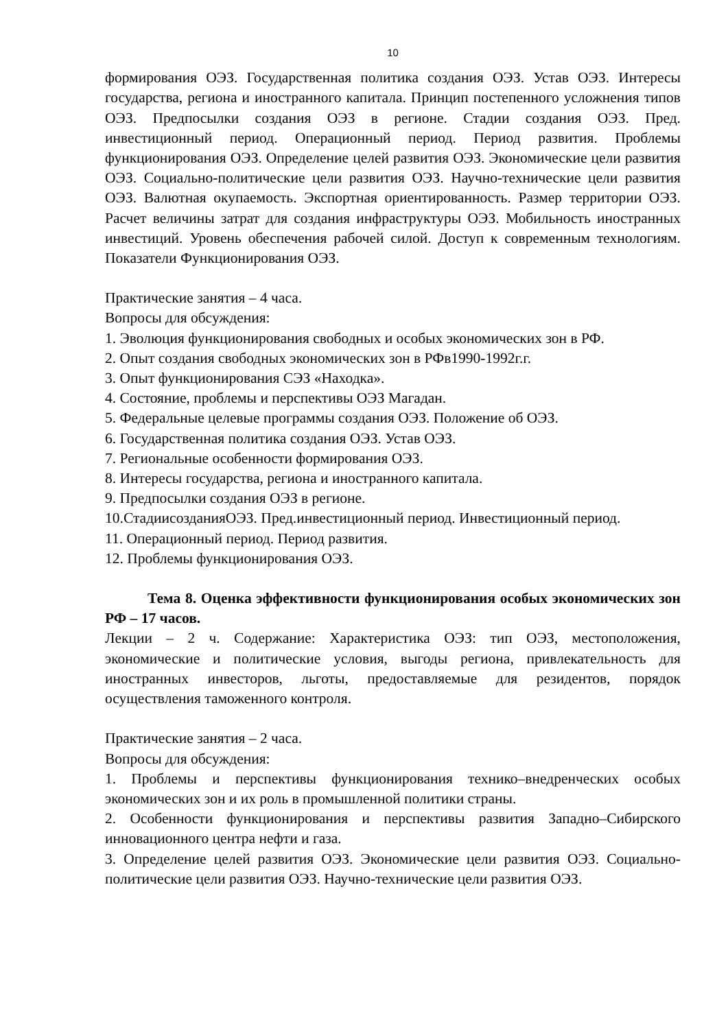10
формирования ОЭЗ. Государственная политика создания ОЭЗ. Устав ОЭЗ. Интересы государства, региона и иностранного капитала. Принцип постепенного усложнения типов ОЭЗ. Предпосылки создания ОЭЗ в регионе. Стадии создания ОЭЗ. Пред. инвестиционный период. Операционный период. Период развития. Проблемы функционирования ОЭЗ. Определение целей развития ОЭЗ. Экономические цели развития ОЭЗ. Социально-политические цели развития ОЭЗ. Научно-технические цели развития ОЭЗ. Валютная окупаемость. Экспортная ориентированность. Размер территории ОЭЗ. Расчет величины затрат для создания инфраструктуры ОЭЗ. Мобильность иностранных инвестиций. Уровень обеспечения рабочей силой. Доступ к современным технологиям. Показатели Функционирования ОЭЗ.
Практические занятия – 4 часа.
Вопросы для обсуждения:
1. Эволюция функционирования свободных и особых экономических зон в РФ.
2. Опыт создания свободных экономических зон в РФв1990-1992г.г.
3. Опыт функционирования СЭЗ «Находка».
4. Состояние, проблемы и перспективы ОЭЗ Магадан.
5. Федеральные целевые программы создания ОЭЗ. Положение об ОЭЗ.
6. Государственная политика создания ОЭЗ. Устав ОЭЗ.
7. Региональные особенности формирования ОЭЗ.
8. Интересы государства, региона и иностранного капитала.
9. Предпосылки создания ОЭЗ в регионе.
10.СтадиисозданияОЭЗ. Пред.инвестиционный период. Инвестиционный период.
11. Операционный период. Период развития.
12. Проблемы функционирования ОЭЗ.
Тема 8. Оценка эффективности функционирования особых экономических зон РФ – 17 часов.
Лекции – 2 ч. Содержание: Характеристика ОЭЗ: тип ОЭЗ, местоположения, экономические и политические условия, выгоды региона, привлекательность для иностранных инвесторов, льготы, предоставляемые для резидентов, порядок осуществления таможенного контроля.
Практические занятия – 2 часа.
Вопросы для обсуждения:
1. Проблемы и перспективы функционирования технико–внедренческих особых экономических зон и их роль в промышленной политики страны.
2. Особенности функционирования и перспективы развития Западно–Сибирского инновационного центра нефти и газа.
3. Определение целей развития ОЭЗ. Экономические цели развития ОЭЗ. Социально-политические цели развития ОЭЗ. Научно-технические цели развития ОЭЗ.